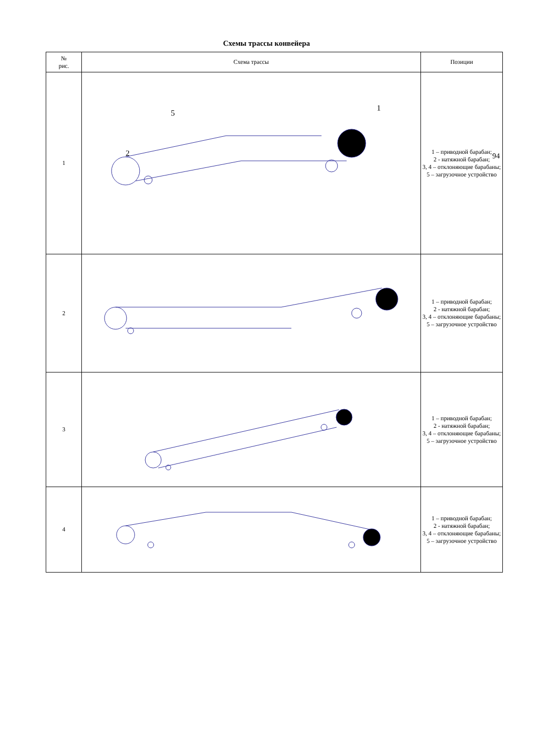Схемы трассы конвейера
| № рис. | Схема трассы | Позиции |
| --- | --- | --- |
| 1 | 2 5 1 | 1 – приводной барабан; 2 - натяжной барабан; 3, 4 – отклоняющие барабаны; 5 – загрузочное устройство |
| 2 | | 1 – приводной барабан; 2 - натяжной барабан; 3, 4 – отклоняющие барабаны; 5 – загрузочное устройство |
| 3 | | 1 – приводной барабан; 2 - натяжной барабан; 3, 4 – отклоняющие барабаны; 5 – загрузочное устройство |
| 4 | | 1 – приводной барабан; 2 - натяжной барабан; 3, 4 – отклоняющие барабаны; 5 – загрузочное устройство |
94